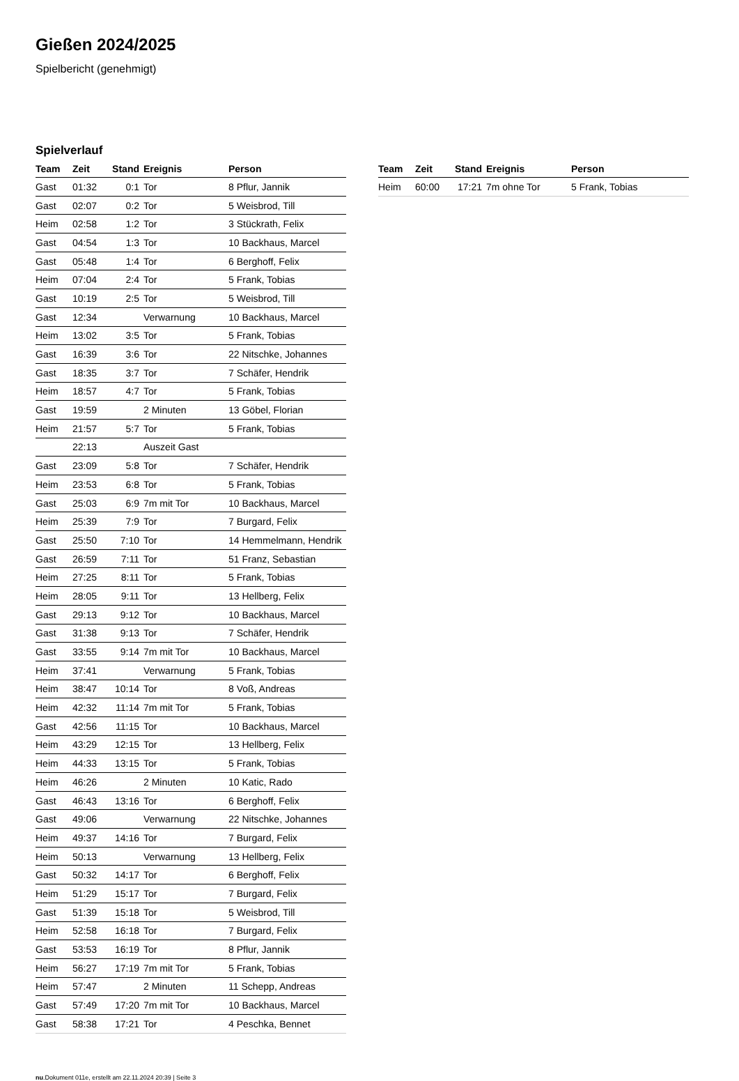Gießen 2024/2025
Spielbericht (genehmigt)
Spielverlauf
| Team | Zeit | Stand | Ereignis | Person |
| --- | --- | --- | --- | --- |
| Gast | 01:32 | 0:1 | Tor | 8 Pflur, Jannik |
| Gast | 02:07 | 0:2 | Tor | 5 Weisbrod, Till |
| Heim | 02:58 | 1:2 | Tor | 3 Stückrath, Felix |
| Gast | 04:54 | 1:3 | Tor | 10 Backhaus, Marcel |
| Gast | 05:48 | 1:4 | Tor | 6 Berghoff, Felix |
| Heim | 07:04 | 2:4 | Tor | 5 Frank, Tobias |
| Gast | 10:19 | 2:5 | Tor | 5 Weisbrod, Till |
| Gast | 12:34 | | Verwarnung | 10 Backhaus, Marcel |
| Heim | 13:02 | 3:5 | Tor | 5 Frank, Tobias |
| Gast | 16:39 | 3:6 | Tor | 22 Nitschke, Johannes |
| Gast | 18:35 | 3:7 | Tor | 7 Schäfer, Hendrik |
| Heim | 18:57 | 4:7 | Tor | 5 Frank, Tobias |
| Gast | 19:59 | | 2 Minuten | 13 Göbel, Florian |
| Heim | 21:57 | 5:7 | Tor | 5 Frank, Tobias |
| | 22:13 | | Auszeit Gast | |
| Gast | 23:09 | 5:8 | Tor | 7 Schäfer, Hendrik |
| Heim | 23:53 | 6:8 | Tor | 5 Frank, Tobias |
| Gast | 25:03 | 6:9 | 7m mit Tor | 10 Backhaus, Marcel |
| Heim | 25:39 | 7:9 | Tor | 7 Burgard, Felix |
| Gast | 25:50 | 7:10 | Tor | 14 Hemmelmann, Hendrik |
| Gast | 26:59 | 7:11 | Tor | 51 Franz, Sebastian |
| Heim | 27:25 | 8:11 | Tor | 5 Frank, Tobias |
| Heim | 28:05 | 9:11 | Tor | 13 Hellberg, Felix |
| Gast | 29:13 | 9:12 | Tor | 10 Backhaus, Marcel |
| Gast | 31:38 | 9:13 | Tor | 7 Schäfer, Hendrik |
| Gast | 33:55 | 9:14 | 7m mit Tor | 10 Backhaus, Marcel |
| Heim | 37:41 | | Verwarnung | 5 Frank, Tobias |
| Heim | 38:47 | 10:14 | Tor | 8 Voß, Andreas |
| Heim | 42:32 | 11:14 | 7m mit Tor | 5 Frank, Tobias |
| Gast | 42:56 | 11:15 | Tor | 10 Backhaus, Marcel |
| Heim | 43:29 | 12:15 | Tor | 13 Hellberg, Felix |
| Heim | 44:33 | 13:15 | Tor | 5 Frank, Tobias |
| Heim | 46:26 | | 2 Minuten | 10 Katic, Rado |
| Gast | 46:43 | 13:16 | Tor | 6 Berghoff, Felix |
| Gast | 49:06 | | Verwarnung | 22 Nitschke, Johannes |
| Heim | 49:37 | 14:16 | Tor | 7 Burgard, Felix |
| Heim | 50:13 | | Verwarnung | 13 Hellberg, Felix |
| Gast | 50:32 | 14:17 | Tor | 6 Berghoff, Felix |
| Heim | 51:29 | 15:17 | Tor | 7 Burgard, Felix |
| Gast | 51:39 | 15:18 | Tor | 5 Weisbrod, Till |
| Heim | 52:58 | 16:18 | Tor | 7 Burgard, Felix |
| Gast | 53:53 | 16:19 | Tor | 8 Pflur, Jannik |
| Heim | 56:27 | 17:19 | 7m mit Tor | 5 Frank, Tobias |
| Heim | 57:47 | | 2 Minuten | 11 Schepp, Andreas |
| Gast | 57:49 | 17:20 | 7m mit Tor | 10 Backhaus, Marcel |
| Gast | 58:38 | 17:21 | Tor | 4 Peschka, Bennet |
| Team | Zeit | Stand | Ereignis | Person |
| --- | --- | --- | --- | --- |
| Heim | 60:00 | 17:21 | 7m ohne Tor | 5 Frank, Tobias |
nu.Dokument 011e, erstellt am 22.11.2024 20:39 | Seite 3